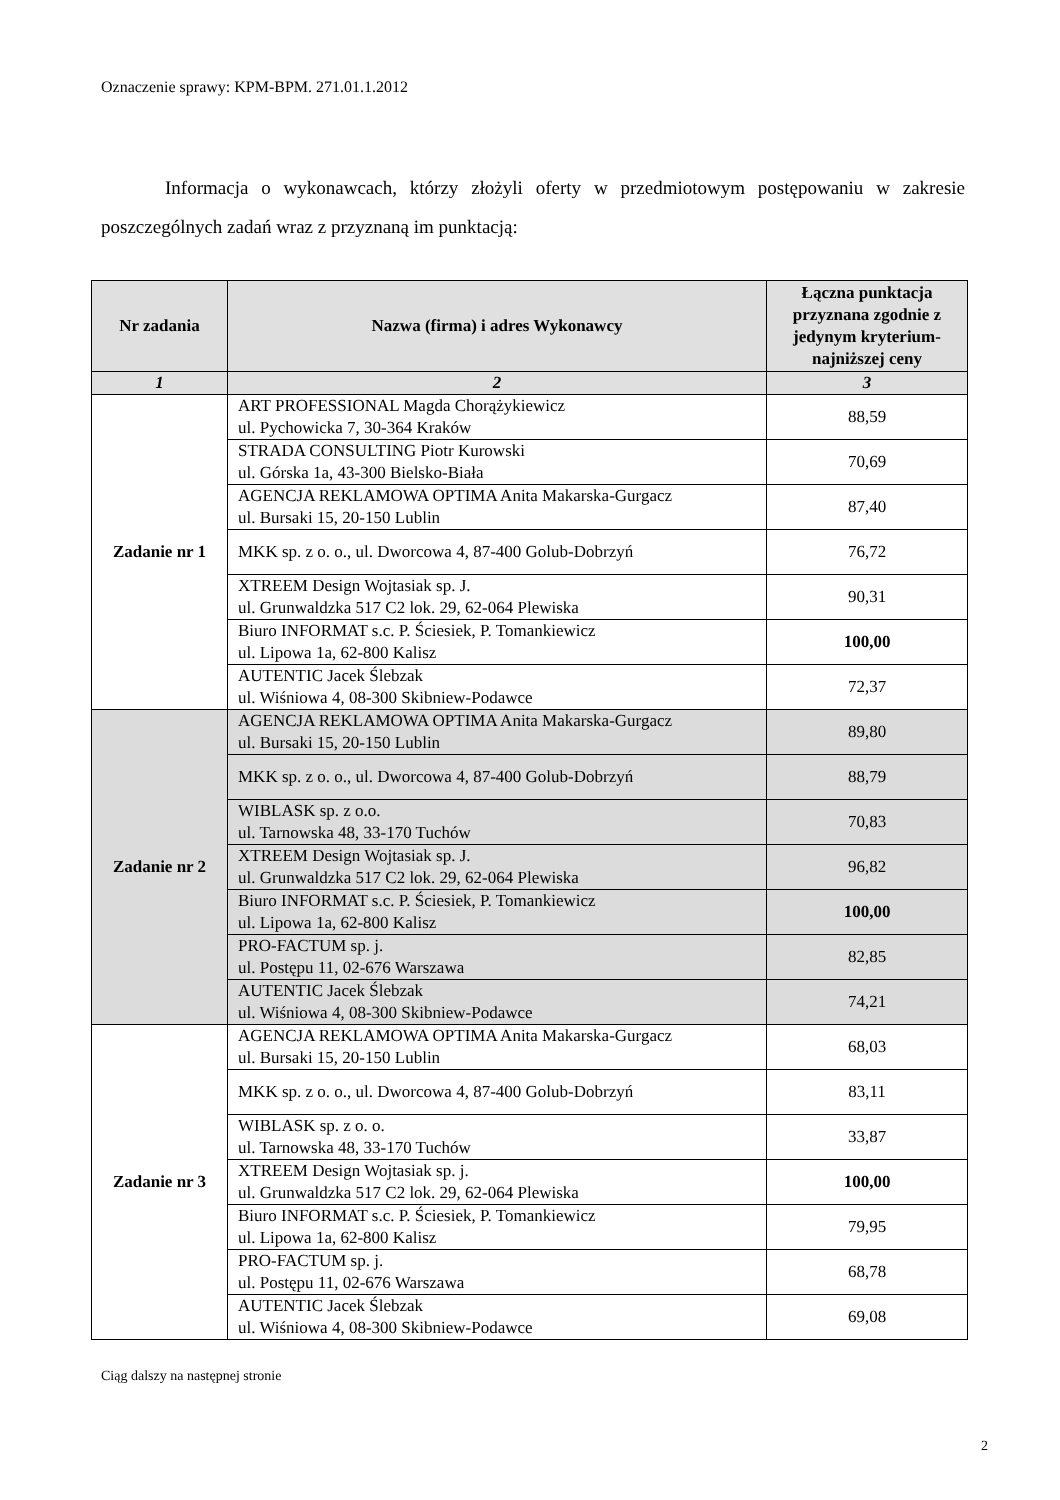Oznaczenie sprawy: KPM-BPM. 271.01.1.2012
Informacja o wykonawcach, którzy złożyli oferty w przedmiotowym postępowaniu w zakresie poszczególnych zadań wraz z przyznaną im punktacją:
| Nr zadania | Nazwa (firma) i adres Wykonawcy | Łączna punktacja przyznana zgodnie z jedynym kryterium-najniższej ceny |
| --- | --- | --- |
| 1 | 2 | 3 |
| Zadanie nr 1 | ART PROFESSIONAL Magda Chorążykiewicz ul. Pychowicka 7, 30-364 Kraków | 88,59 |
| | STRADA CONSULTING Piotr Kurowski ul. Górska 1a, 43-300 Bielsko-Biała | 70,69 |
| | AGENCJA REKLAMOWA OPTIMA Anita Makarska-Gurgacz ul. Bursaki 15, 20-150 Lublin | 87,40 |
| | MKK sp. z o. o., ul. Dworcowa 4, 87-400 Golub-Dobrzyń | 76,72 |
| | XTREEM Design Wojtasiak sp. J. ul. Grunwaldzka 517 C2 lok. 29, 62-064 Plewiska | 90,31 |
| | Biuro INFORMAT s.c. P. Ściesiek, P. Tomankiewicz ul. Lipowa 1a, 62-800 Kalisz | 100,00 |
| | AUTENTIC Jacek Ślebzak ul. Wiśniowa 4, 08-300 Skibniew-Podawce | 72,37 |
| Zadanie nr 2 | AGENCJA REKLAMOWA OPTIMA Anita Makarska-Gurgacz ul. Bursaki 15, 20-150 Lublin | 89,80 |
| | MKK sp. z o. o., ul. Dworcowa 4, 87-400 Golub-Dobrzyń | 88,79 |
| | WIBLASK sp. z o.o. ul. Tarnowska 48, 33-170 Tuchów | 70,83 |
| | XTREEM Design Wojtasiak sp. J. ul. Grunwaldzka 517 C2 lok. 29, 62-064 Plewiska | 96,82 |
| | Biuro INFORMAT s.c. P. Ściesiek, P. Tomankiewicz ul. Lipowa 1a, 62-800 Kalisz | 100,00 |
| | PRO-FACTUM sp. j. ul. Postępu 11, 02-676 Warszawa | 82,85 |
| | AUTENTIC Jacek Ślebzak ul. Wiśniowa 4, 08-300 Skibniew-Podawce | 74,21 |
| Zadanie nr 3 | AGENCJA REKLAMOWA OPTIMA Anita Makarska-Gurgacz ul. Bursaki 15, 20-150 Lublin | 68,03 |
| | MKK sp. z o. o., ul. Dworcowa 4, 87-400 Golub-Dobrzyń | 83,11 |
| | WIBLASK sp. z o. o. ul. Tarnowska 48, 33-170 Tuchów | 33,87 |
| | XTREEM Design Wojtasiak sp. j. ul. Grunwaldzka 517 C2 lok. 29, 62-064 Plewiska | 100,00 |
| | Biuro INFORMAT s.c. P. Ściesiek, P. Tomankiewicz ul. Lipowa 1a, 62-800 Kalisz | 79,95 |
| | PRO-FACTUM sp. j. ul. Postępu 11, 02-676 Warszawa | 68,78 |
| | AUTENTIC Jacek Ślebzak ul. Wiśniowa 4, 08-300 Skibniew-Podawce | 69,08 |
Ciąg dalszy na następnej stronie
2